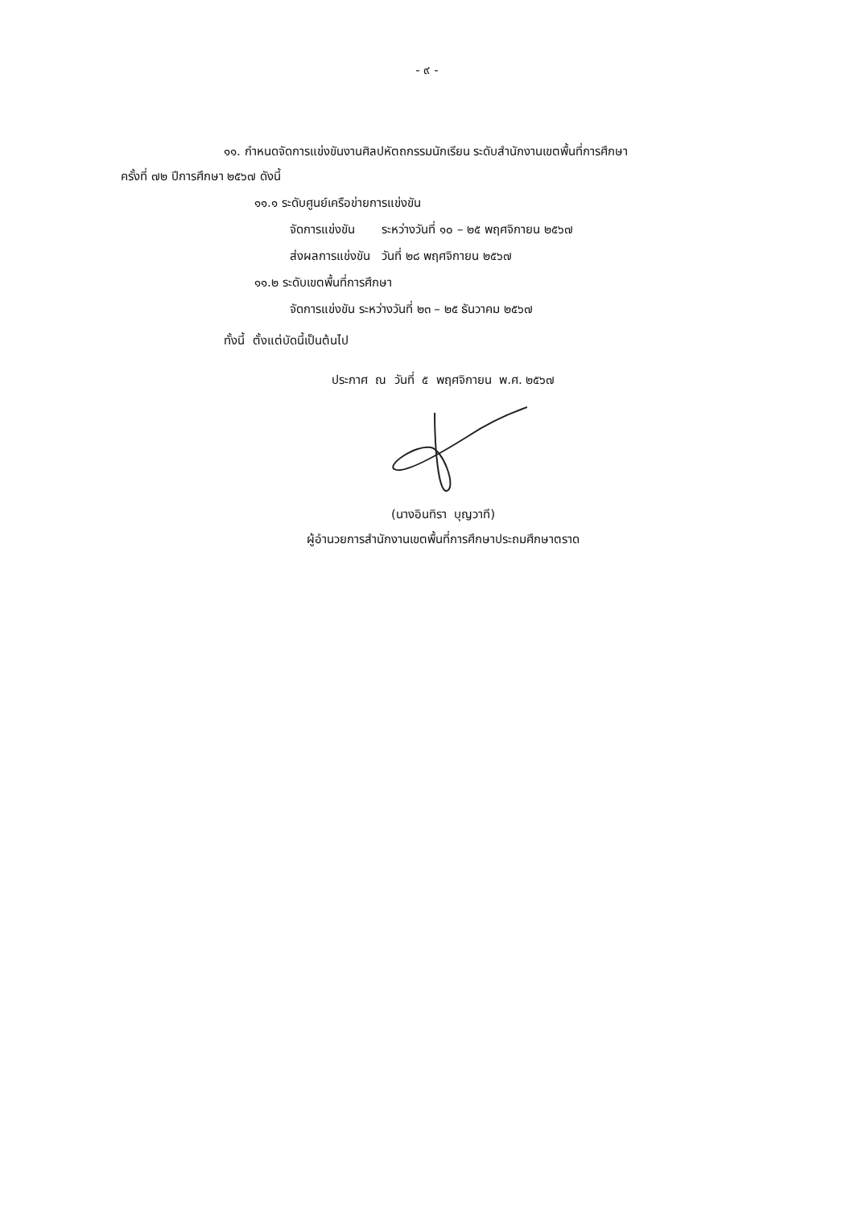- ๙ -
๑๑. กำหนดจัดการแข่งขันงานศิลปหัตถกรรมนักเรียน ระดับสำนักงานเขตพื้นที่การศึกษา
ครั้งที่ ๗๒ ปีการศึกษา ๒๕๖๗ ดังนี้
๑๑.๑ ระดับศูนย์เครือข่ายการแข่งขัน
จัดการแข่งขัน ระหว่างวันที่ ๑๐ – ๒๕ พฤศจิกายน ๒๕๖๗
ส่งผลการแข่งขัน วันที่ ๒๘ พฤศจิกายน ๒๕๖๗
๑๑.๒ ระดับเขตพื้นที่การศึกษา
จัดการแข่งขัน ระหว่างวันที่ ๒๓ – ๒๕ ธันวาคม ๒๕๖๗
ทั้งนี้ ตั้งแต่บัดนี้เป็นต้นไป
ประกาศ ณ วันที่ ๕ พฤศจิกายน พ.ศ. ๒๕๖๗
(นางอินทิรา บุญวาที)
ผู้อำนวยการสำนักงานเขตพื้นที่การศึกษาประถมศึกษาตราด